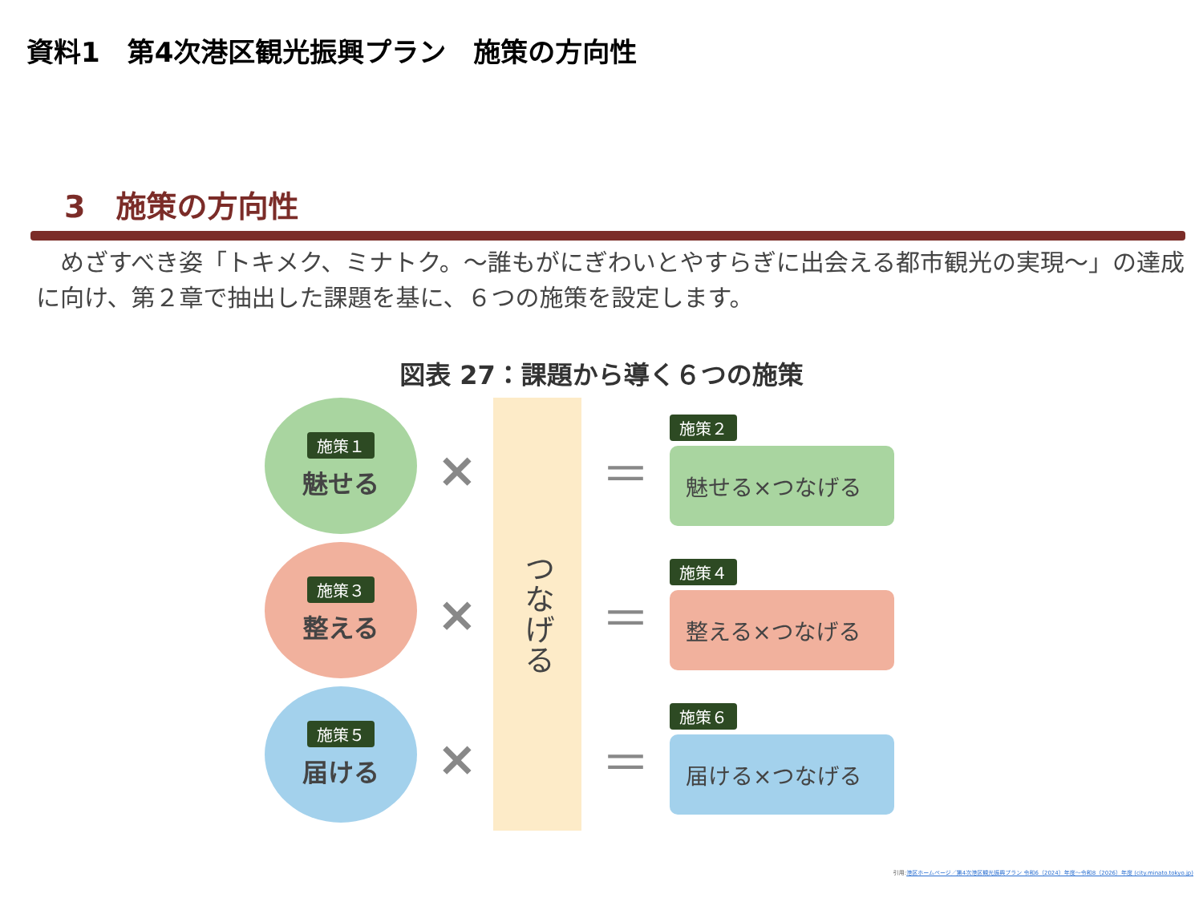資料1　第4次港区観光振興プラン　施策の方向性
3　施策の方向性
　めざすべき姿「トキメク、ミナトク。～誰もがにぎわいとやすらぎに出会える都市観光の実現～」の達成に向け、第２章で抽出した課題を基に、６つの施策を設定します。
図表 27：課題から導く６つの施策
施策１
魅せる
×
つなげる
＝
施策２
魅せる×つなげる
施策３
整える
×
＝
施策４
整える×つなげる
施策５
届ける
×
＝
施策６
届ける×つなげる
引用:港区ホームページ／第4次港区観光振興プラン 令和6（2024）年度～令和8（2026）年度 (city.minato.tokyo.jp)